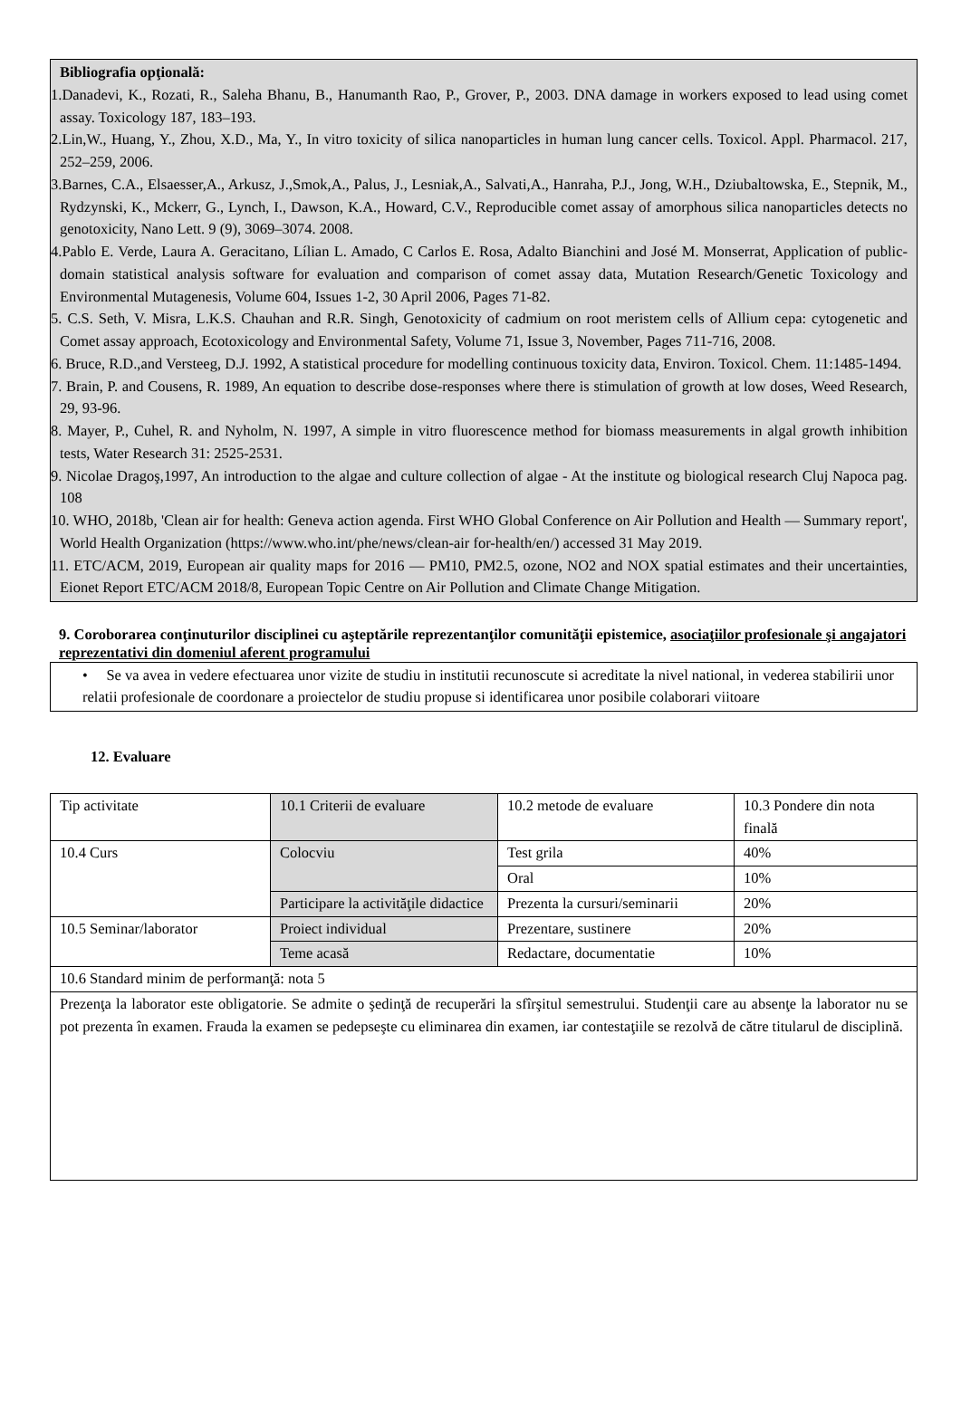Bibliografia opţională:
1.Danadevi, K., Rozati, R., Saleha Bhanu, B., Hanumanth Rao, P., Grover, P., 2003. DNA damage in workers exposed to lead using comet assay. Toxicology 187, 183–193.
2.Lin,W., Huang, Y., Zhou, X.D., Ma, Y., In vitro toxicity of silica nanoparticles in human lung cancer cells. Toxicol. Appl. Pharmacol. 217, 252–259, 2006.
3.Barnes, C.A., Elsaesser,A., Arkusz, J.,Smok,A., Palus, J., Lesniak,A., Salvati,A., Hanraha, P.J., Jong, W.H., Dziubaltowska, E., Stepnik, M., Rydzynski, K., Mckerr, G., Lynch, I., Dawson, K.A., Howard, C.V., Reproducible comet assay of amorphous silica nanoparticles detects no genotoxicity, Nano Lett. 9 (9), 3069–3074. 2008.
4.Pablo E. Verde, Laura A. Geracitano, Lílian L. Amado, C Carlos E. Rosa, Adalto Bianchini and José M. Monserrat, Application of public-domain statistical analysis software for evaluation and comparison of comet assay data, Mutation Research/Genetic Toxicology and Environmental Mutagenesis, Volume 604, Issues 1-2, 30 April 2006, Pages 71-82.
5. C.S. Seth, V. Misra, L.K.S. Chauhan and R.R. Singh, Genotoxicity of cadmium on root meristem cells of Allium cepa: cytogenetic and Comet assay approach, Ecotoxicology and Environmental Safety, Volume 71, Issue 3, November, Pages 711-716, 2008.
6. Bruce, R.D.,and Versteeg, D.J. 1992, A statistical procedure for modelling continuous toxicity data, Environ. Toxicol. Chem. 11:1485-1494.
7. Brain, P. and Cousens, R. 1989, An equation to describe dose-responses where there is stimulation of growth at low doses, Weed Research, 29, 93-96.
8. Mayer, P., Cuhel, R. and Nyholm, N. 1997, A simple in vitro fluorescence method for biomass measurements in algal growth inhibition tests, Water Research 31: 2525-2531.
9. Nicolae Dragoş,1997, An introduction to the algae and culture collection of algae - At the institute og biological research Cluj Napoca pag. 108
10. WHO, 2018b, 'Clean air for health: Geneva action agenda. First WHO Global Conference on Air Pollution and Health — Summary report', World Health Organization (https://www.who.int/phe/news/clean-air for-health/en/) accessed 31 May 2019.
11. ETC/ACM, 2019, European air quality maps for 2016 — PM10, PM2.5, ozone, NO2 and NOX spatial estimates and their uncertainties, Eionet Report ETC/ACM 2018/8, European Topic Centre on Air Pollution and Climate Change Mitigation.
9. Coroborarea conţinuturilor disciplinei cu aşteptările reprezentanţilor comunităţii epistemice, asociaţiilor profesionale şi angajatori reprezentativi din domeniul aferent programului
• Se va avea in vedere efectuarea unor vizite de studiu in institutii recunoscute si acreditate la nivel national, in vederea stabilirii unor relatii profesionale de coordonare a proiectelor de studiu propuse si identificarea unor posibile colaborari viitoare
12. Evaluare
| Tip activitate | 10.1 Criterii de evaluare | 10.2 metode de evaluare | 10.3 Pondere din nota finală |
| 10.4 Curs | Colocviu | Test grila | 40% |
| | | Oral | 10% |
| | Participare la activităţile didactice | Prezenta la cursuri/seminarii | 20% |
| 10.5 Seminar/laborator | Proiect individual | Prezentare, sustinere | 20% |
| | Teme acasă | Redactare, documentatie | 10% |
| 10.6 Standard minim de performanţă: nota 5 | | | |
| Prezenţa la laborator este obligatorie. Se admite o şedinţă de recuperări la sfîrşitul semestrului. Studenţii care au absenţe la laborator nu se pot prezenta în examen. Frauda la examen se pedepseşte cu eliminarea din examen, iar contestaţiile se rezolvă de către titularul de disciplină. | | | |